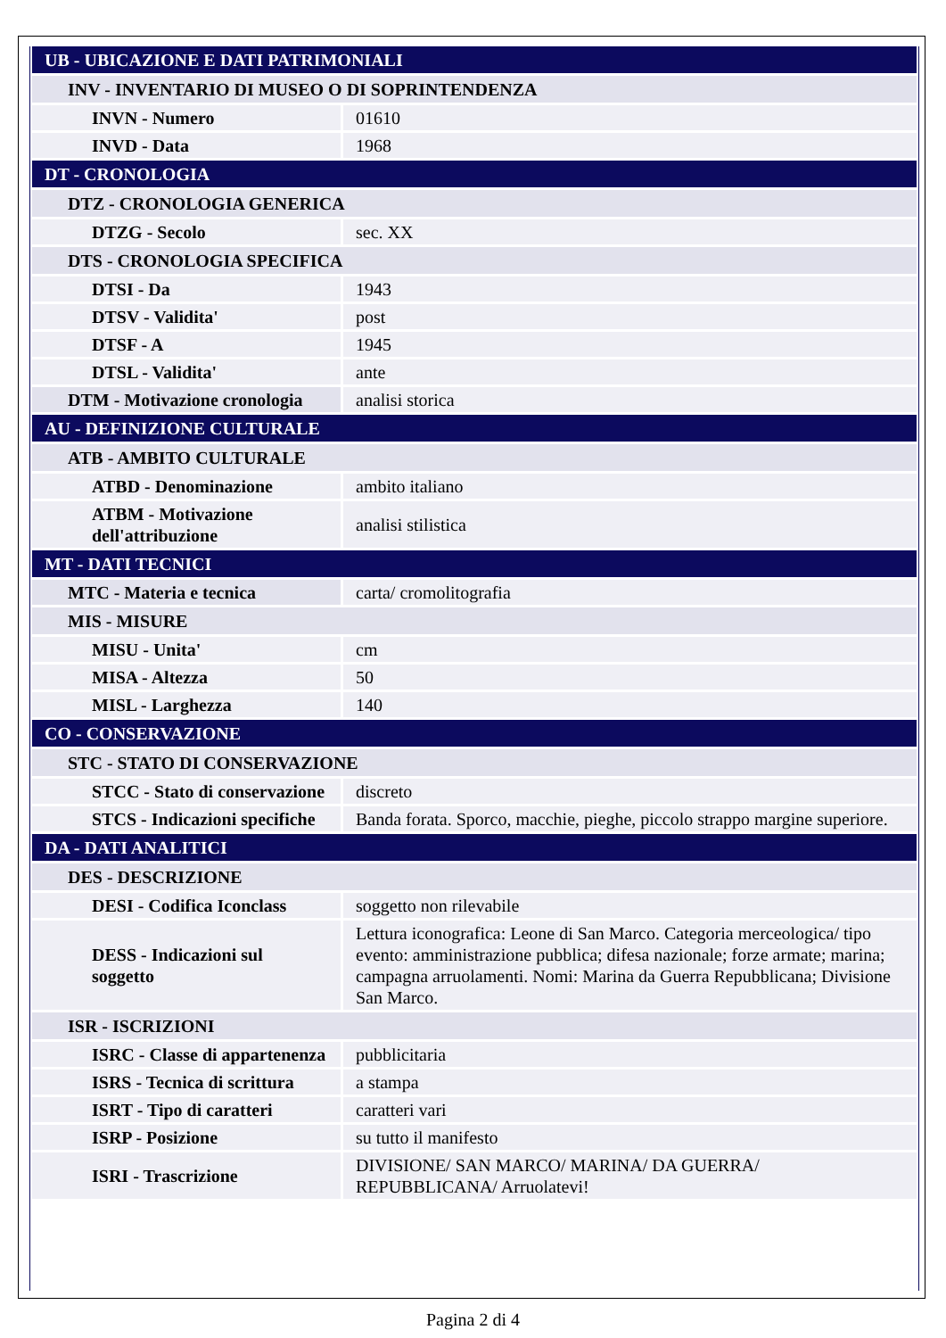| UB - UBICAZIONE E DATI PATRIMONIALI | |
| INV - INVENTARIO DI MUSEO O DI SOPRINTENDENZA | |
| INVN - Numero | 01610 |
| INVD - Data | 1968 |
| DT - CRONOLOGIA | |
| DTZ - CRONOLOGIA GENERICA | |
| DTZG - Secolo | sec. XX |
| DTS - CRONOLOGIA SPECIFICA | |
| DTSI - Da | 1943 |
| DTSV - Validita' | post |
| DTSF - A | 1945 |
| DTSL - Validita' | ante |
| DTM - Motivazione cronologia | analisi storica |
| AU - DEFINIZIONE CULTURALE | |
| ATB - AMBITO CULTURALE | |
| ATBD - Denominazione | ambito italiano |
| ATBM - Motivazione dell'attribuzione | analisi stilistica |
| MT - DATI TECNICI | |
| MTC - Materia e tecnica | carta/ cromolitografia |
| MIS - MISURE | |
| MISU - Unita' | cm |
| MISA - Altezza | 50 |
| MISL - Larghezza | 140 |
| CO - CONSERVAZIONE | |
| STC - STATO DI CONSERVAZIONE | |
| STCC - Stato di conservazione | discreto |
| STCS - Indicazioni specifiche | Banda forata. Sporco, macchie, pieghe, piccolo strappo margine superiore. |
| DA - DATI ANALITICI | |
| DES - DESCRIZIONE | |
| DESI - Codifica Iconclass | soggetto non rilevabile |
| DESS - Indicazioni sul soggetto | Lettura iconografica: Leone di San Marco. Categoria merceologica/ tipo evento: amministrazione pubblica; difesa nazionale; forze armate; marina; campagna arruolamenti. Nomi: Marina da Guerra Repubblicana; Divisione San Marco. |
| ISR - ISCRIZIONI | |
| ISRC - Classe di appartenenza | pubblicitaria |
| ISRS - Tecnica di scrittura | a stampa |
| ISRT - Tipo di caratteri | caratteri vari |
| ISRP - Posizione | su tutto il manifesto |
| ISRI - Trascrizione | DIVISIONE/ SAN MARCO/ MARINA/ DA GUERRA/ REPUBBLICANA/ Arruolatevi! |
Pagina 2 di 4